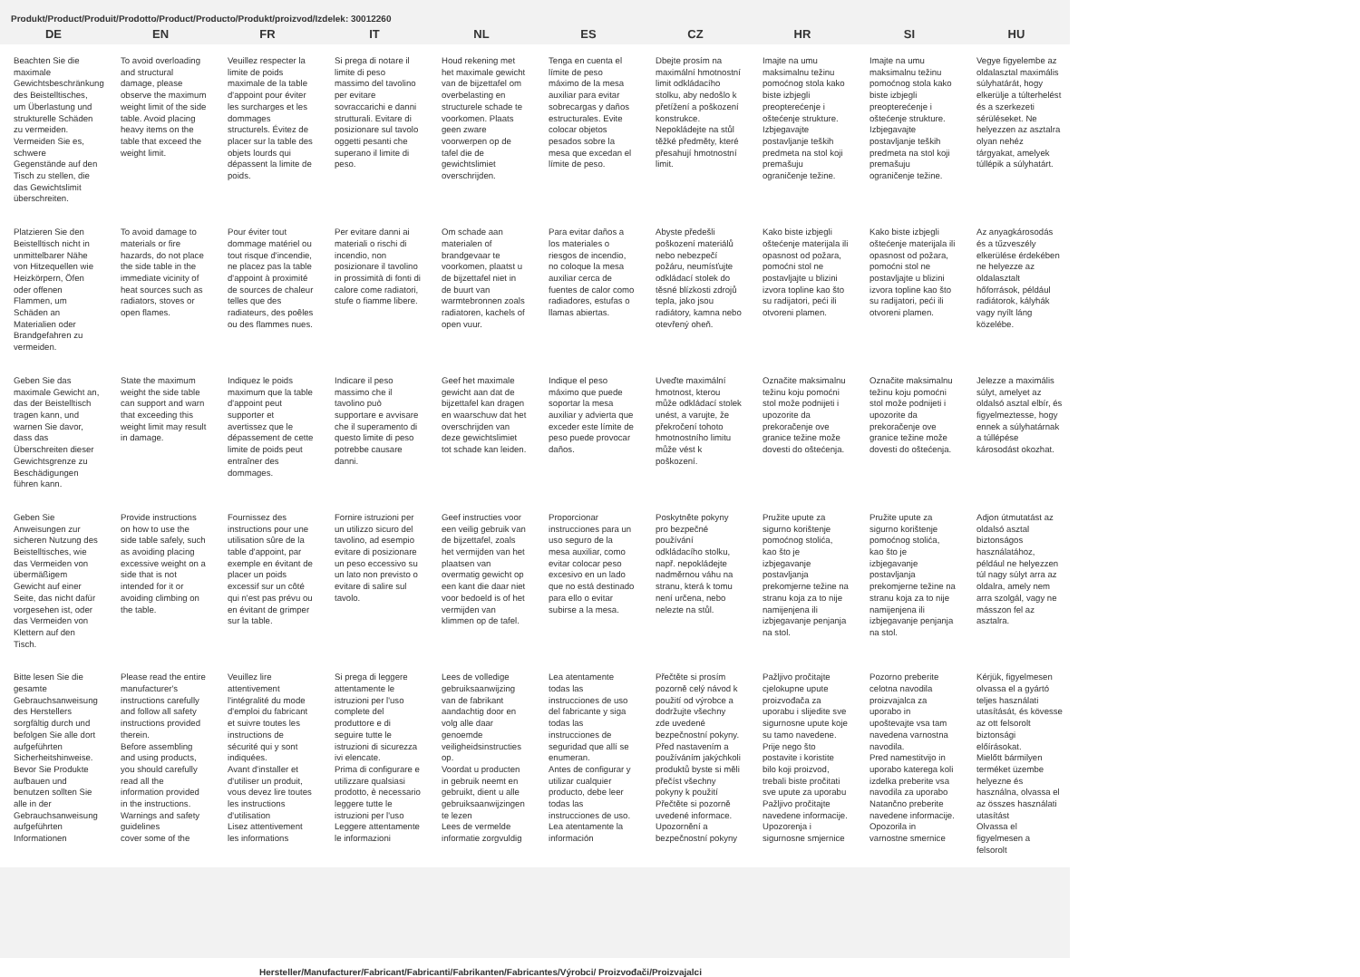Produkt/Product/Produit/Prodotto/Product/Producto/Produkt/proizvod/Izdelek: 30012260
| DE | EN | FR | IT | NL | ES | CZ | HR | SI | HU |
| --- | --- | --- | --- | --- | --- | --- | --- | --- | --- |
| Beachten Sie die maximale Gewichtsbeschränkung des Beistelltisches, um Überlastung und strukturelle Schäden zu vermeiden. Vermeiden Sie es, schwere Gegenstände auf den Tisch zu stellen, die das Gewichtslimit überschreiten. | To avoid overloading and structural damage, please observe the maximum weight limit of the side table. Avoid placing heavy items on the table that exceed the weight limit. | Veuillez respecter la limite de poids maximale de la table d'appoint pour éviter les surcharges et les dommages structurels. Évitez de placer sur la table des objets lourds qui dépassent la limite de poids. | Si prega di notare il limite di peso massimo del tavolino per evitare sovraccarichi e danni strutturali. Evitare di posizionare sul tavolo oggetti pesanti che superano il limite di peso. | Houd rekening met het maximale gewicht van de bijzettafel om overbelasting en structurele schade te voorkomen. Plaats geen zware voorwerpen op de tafel die de gewichtslimiet overschrijden. | Tenga en cuenta el límite de peso máximo de la mesa auxiliar para evitar sobrecargas y daños estructurales. Evite colocar objetos pesados sobre la mesa que excedan el límite de peso. | Dbejte prosím na maximální hmotnostní limit odkládacího stolku, aby nedošlo k přetížení a poškození konstrukce. Nepokládejte na stůl těžké předměty, které přesahují hmotnostní limit. | Imajte na umu maksimalnu težinu pomoćnog stola kako biste izbjegli preopterećenje i oštećenje strukture. Izbjegavajte postavljanje teških predmeta na stol koji premašuju ograničenje težine. | Imajte na umu maksimalnu težinu pomoćnog stola kako biste izbjegli preopterećenje i oštećenje strukture. Izbjegavajte postavljanje teških predmeta na stol koji premašuju ograničenje težine. | Vegye figyelembe az oldalasztal maximális súlyhatárát, hogy elkerülje a túlterhelést és a szerkezeti sérüléseket. Ne helyezzen az asztalra olyan nehéz tárgyakat, amelyek túllépik a súlyhatárt. |
| Platzieren Sie den Beistelltisch nicht in unmittelbarer Nähe von Hitzequellen wie Heizkörpern, Öfen oder offenen Flammen, um Schäden an Materialien oder Brandgefahren zu vermeiden. | To avoid damage to materials or fire hazards, do not place the side table in the immediate vicinity of heat sources such as radiators, stoves or open flames. | Pour éviter tout dommage matériel ou tout risque d'incendie, ne placez pas la table d'appoint à proximité de sources de chaleur telles que des radiateurs, des poêles ou des flammes nues. | Per evitare danni ai materiali o rischi di incendio, non posizionare il tavolino in prossimità di fonti di calore come radiatori, stufe o fiamme libere. | Om schade aan materialen of brandgevaar te voorkomen, plaatst u de bijzettafel niet in de buurt van warmtebronnen zoals radiatoren, kachels of open vuur. | Para evitar daños a los materiales o riesgos de incendio, no coloque la mesa auxiliar cerca de fuentes de calor como radiadores, estufas o llamas abiertas. | Abyste předešli poškození materiálů nebo nebezpečí požáru, neumísťujte odkládací stolek do těsné blízkosti zdrojů tepla, jako jsou radiátory, kamna nebo otevřený oheň. | Kako biste izbjegli oštećenje materijala ili opasnost od požara, pomoćni stol ne postavljajte u blizini izvora topline kao što su radijatori, peći ili otvoreni plamen. | Kako biste izbjegli oštećenje materijala ili opasnost od požara, pomoćni stol ne postavljajte u blizini izvora topline kao što su radijatori, peći ili otvoreni plamen. | Az anyagkárosodás és a tűzveszély elkerülése érdekében ne helyezze az oldalasztalt hőforrások, például radiátorok, kályhák vagy nyílt láng közelébe. |
| Geben Sie das maximale Gewicht an, das der Beistelltisch tragen kann, und warnen Sie davor, dass das Überschreiten dieser Gewichtsgrenze zu Beschädigungen führen kann. | State the maximum weight the side table can support and warn that exceeding this weight limit may result in damage. | Indiquez le poids maximum que la table d'appoint peut supporter et avertissez que le dépassement de cette limite de poids peut entraîner des dommages. | Indicare il peso massimo che il tavolino può supportare e avvisare che il superamento di questo limite di peso potrebbe causare danni. | Geef het maximale gewicht aan dat de bijzettafel kan dragen en waarschuw dat het overschrijden van deze gewichtslimiet tot schade kan leiden. | Indique el peso máximo que puede soportar la mesa auxiliar y advierta que exceder este límite de peso puede provocar daños. | Uveďte maximální hmotnost, kterou může odkládací stolek unést, a varujte, že překročení tohoto hmotnostního limitu může vést k poškození. | Označite maksimalnu težinu koju pomoćni stol može podnijeti i upozorite da prekoračenje ove granice težine može dovesti do oštećenja. | Označite maksimalnu težinu koju pomoćni stol može podnijeti i upozorite da prekoračenje ove granice težine može dovesti do oštećenja. | Jelezze a maximális súlyt, amelyet az oldalsó asztal elbír, és figyelmeztesse, hogy ennek a súlyhatárnak a túllépése károsodást okozhat. |
| Geben Sie Anweisungen zur sicheren Nutzung des Beistelltisches, wie das Vermeiden von übermäßigem Gewicht auf einer Seite, das nicht dafür vorgesehen ist, oder das Vermeiden von Klettern auf den Tisch. | Provide instructions on how to use the side table safely, such as avoiding placing excessive weight on a side that is not intended for it or avoiding climbing on the table. | Fournissez des instructions pour une utilisation sûre de la table d'appoint, par exemple en évitant de placer un poids excessif sur un côté qui n'est pas prévu ou en évitant de grimper sur la table. | Fornire istruzioni per un utilizzo sicuro del tavolino, ad esempio evitare di posizionare un peso eccessivo su un lato non previsto o evitare di salire sul tavolo. | Geef instructies voor een veilig gebruik van de bijzettafel, zoals het vermijden van het plaatsen van overmatig gewicht op een kant die daar niet voor bedoeld is of het vermijden van klimmen op de tafel. | Proporcionar instrucciones para un uso seguro de la mesa auxiliar, como evitar colocar peso excesivo en un lado que no está destinado para ello o evitar subirse a la mesa. | Poskytněte pokyny pro bezpečné používání odkládacího stolku, např. nepokládejte nadměrnou váhu na stranu, která k tomu není určena, nebo nelezte na stůl. | Pružite upute za sigurno korištenje pomoćnog stolića, kao što je izbjegavanje postavljanja prekomjerne težine na stranu koja za to nije namijenjena ili izbjegavanje penjanja na stol. | Pružite upute za sigurno korištenje pomoćnog stolića, kao što je izbjegavanje postavljanja prekomjerne težine na stranu koja za to nije namijenjena ili izbjegavanje penjanja na stol. | Adjon útmutatást az oldalsó asztal biztonságos használatához, például ne helyezzen túl nagy súlyt arra az oldalra, amely nem arra szolgál, vagy ne másszon fel az asztalra. |
| Bitte lesen Sie die gesamte Gebrauchsanweisung des Herstellers sorgfältig durch und befolgen Sie alle dort aufgeführten Sicherheitshinweise. Bevor Sie Produkte aufbauen und benutzen sollten Sie alle in der Gebrauchsanweisung aufgeführten Informationen | Please read the entire manufacturer's instructions carefully and follow all safety instructions provided therein. Before assembling and using products, you should carefully read all the information provided in the instructions. Warnings and safety guidelines cover some of the | Veuillez lire attentivement l'intégralité du mode d'emploi du fabricant et suivre toutes les instructions de sécurité qui y sont indiquées. Avant d'installer et d'utiliser un produit, vous devez lire toutes les instructions d'utilisation Lisez attentivement les informations | Si prega di leggere attentamente le istruzioni per l'uso complete del produttore e di seguire tutte le istruzioni di sicurezza ivi elencate. Prima di configurare e utilizzare qualsiasi prodotto, è necessario leggere tutte le istruzioni per l'uso Leggere attentamente le informazioni | Lees de volledige gebruiksaanwijzing van de fabrikant aandachtig door en volg alle daar genoemde veiligheidsinstructies op. Voordat u producten in gebruik neemt en gebruikt, dient u alle gebruiksaanwijzingen te lezen Lees de vermelde informatie zorgvuldig | Lea atentamente todas las instrucciones de uso del fabricante y siga todas las instrucciones de seguridad que allí se enumeran. Antes de configurar y utilizar cualquier producto, debe leer todas las instrucciones de uso. Lea atentamente la información | Přečtěte si prosím pozorně celý návod k použití od výrobce a dodržujte všechny zde uvedené bezpečnostní pokyny. Před nastavením a používáním jakýchkoli produktů byste si měli přečíst všechny pokyny k použití Přečtěte si pozorně uvedené informace. Upozornění a bezpečnostní pokyny | Pažljivo pročitajte cjelokupne upute proizvođača za uporabu i slijedite sve sigurnosne upute koje su tamo navedene. Prije nego što postavite i koristite bilo koji proizvod, trebali biste pročitati sve upute za uporabu Pažljivo pročitajte navedene informacije. Upozorenja i sigurnosne smjernice | Pozorno preberite celotna navodila proizvajalca za uporabo in upoštevajte vsa tam navedena varnostna navodila. Pred namestitvijo in uporabo katerega koli izdelka preberite vsa navodila za uporabo Natančno preberite navedene informacije. Opozorila in varnostne smernice | Kérjük, figyelmesen olvassa el a gyártó teljes használati utasítását, és kövesse az ott felsorolt biztonsági előírásokat. Mielőtt bármilyen terméket üzembe helyezne és használna, olvassa el az összes használati utasítást Olvassa el figyelmesen a felsorolt |
Hersteller/Manufacturer/Fabricant/Fabricanti/Fabrikanten/Fabricantes/Výrobci/ Proizvođači/Proizvajalci